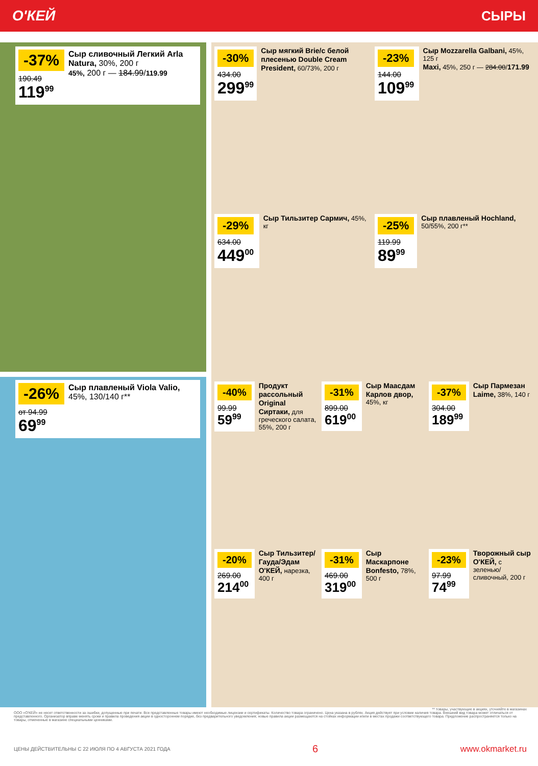О'КЕЙ СЫРЫ
-37%
190.49
119<sup>99</sup>
Сыр сливочный Легкий Arla Natura, 30%, 200 г
45%, 200 г — 184.99/119.99
-26%
от 94.99
69<sup>99</sup>
Сыр плавленый Viola Valio, 45%, 130/140 г**
-30%
434.00
299<sup>99</sup>
Сыр мягкий Brie/с белой плесенью Double Cream President, 60/73%, 200 г
-23%
144.00
109<sup>99</sup>
Сыр Mozzarella Galbani, 45%, 125 г
Maxi, 45%, 250 г — 284.00/171.99
-29%
634.00
449<sup>00</sup>
Сыр Тильзитер Сармич, 45%, кг
-25%
119.99
89<sup>99</sup>
Сыр плавленый Hochland, 50/55%, 200 г**
-40%
99.99
59<sup>99</sup>
Продукт рассольный Original Сиртаки, для греческого салата, 55%, 200 г
-31%
899.00
619<sup>00</sup>
Сыр Маасдам Карлов двор, 45%, кг
-37%
304.00
189<sup>99</sup>
Сыр Пармезан Laime, 38%, 140 г
-20%
269.00
214<sup>00</sup>
Сыр Тильзитер/ Гауда/Эдам О'КЕЙ, нарезка, 400 г
-31%
469.00
319<sup>00</sup>
Сыр Маскарпоне Bonfesto, 78%, 500 г
-23%
97.99
74<sup>99</sup>
Творожный сыр О'КЕЙ, с зеленью/ сливочный, 200 г
** товары, участвующие в акциях, уточняйте в магазинах
ООО «О'КЕЙ» не несет ответственности за ошибки, допущенные при печати. Все представленные товары имеют необходимые лицензии и сертификаты. Количество товара ограничено. Цена указана в рублях. Акция действует при условии наличия товара. Внешний вид товара может отличаться от представленного. Организатор вправе менять сроки и правила проведения акции в одностороннем порядке, без предварительного уведомления; новые правила акции размещаются на стойках информации и/или в местах продажи соответствующего товара. Предложение распространяется только на товары, отмеченные в магазине специальными ценниками.
ЦЕНЫ ДЕЙСТВИТЕЛЬНЫ С 22 ИЮЛЯ ПО 4 АВГУСТА 2021 ГОДА 6 www.okmarket.ru